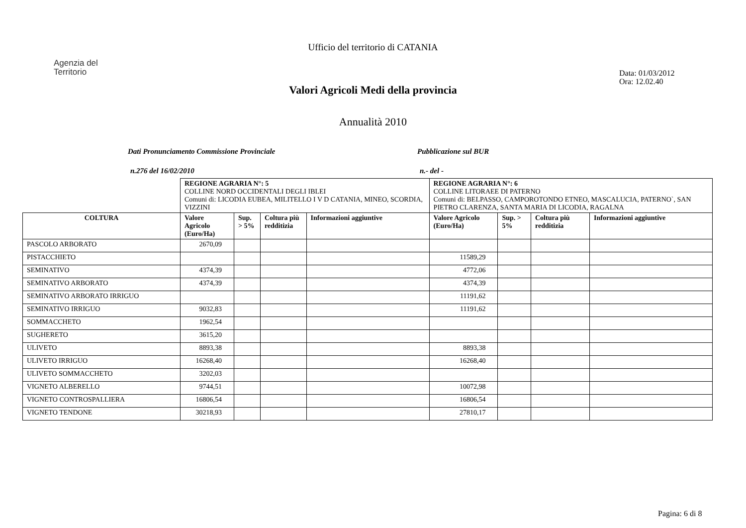Ufficio del territorio di CATANIA
Agenzia del
Territorio
Data: 01/03/2012
Ora: 12.02.40
Valori Agricoli Medi della provincia
Annualità 2010
Dati Pronunciamento Commissione Provinciale Pubblicazione sul BUR
n.276 del 16/02/2010 n.- del -
| | REGIONE AGRARIA N°: 5 COLLINE NORD OCCIDENTALI DEGLI IBLEI Comuni di: LICODIA EUBEA, MILITELLO I V D CATANIA, MINEO, SCORDIA, VIZZINI | | | | REGIONE AGRARIA N°: 6 COLLINE LITORAEE DI PATERNO Comuni di: BELPASSO, CAMPOROTONDO ETNEO, MASCALUCIA, PATERNO`, SAN PIETRO CLARENZA, SANTA MARIA DI LICODIA, RAGALNA | | | |
| COLTURA | Valore Agricolo (Euro/Ha) | Sup. > 5% | Coltura più redditizia | Informazioni aggiuntive | Valore Agricolo (Euro/Ha) | Sup. > 5% | Coltura più redditizia | Informazioni aggiuntive |
| PASCOLO ARBORATO | 2670,09 | | | | | | | |
| PISTACCHIETO | | | | | 11589,29 | | | |
| SEMINATIVO | 4374,39 | | | | 4772,06 | | | |
| SEMINATIVO ARBORATO | 4374,39 | | | | 4374,39 | | | |
| SEMINATIVO ARBORATO IRRIGUO | | | | | 11191,62 | | | |
| SEMINATIVO IRRIGUO | 9032,83 | | | | 11191,62 | | | |
| SOMMACCHETO | 1962,54 | | | | | | | |
| SUGHERETO | 3615,20 | | | | | | | |
| ULIVETO | 8893,38 | | | | 8893,38 | | | |
| ULIVETO IRRIGUO | 16268,40 | | | | 16268,40 | | | |
| ULIVETO SOMMACCHETO | 3202,03 | | | | | | | |
| VIGNETO ALBERELLO | 9744,51 | | | | 10072,98 | | | |
| VIGNETO CONTROSPALLIERA | 16806,54 | | | | 16806,54 | | | |
| VIGNETO TENDONE | 30218,93 | | | | 27810,17 | | | |
Pagina: 6 di 8